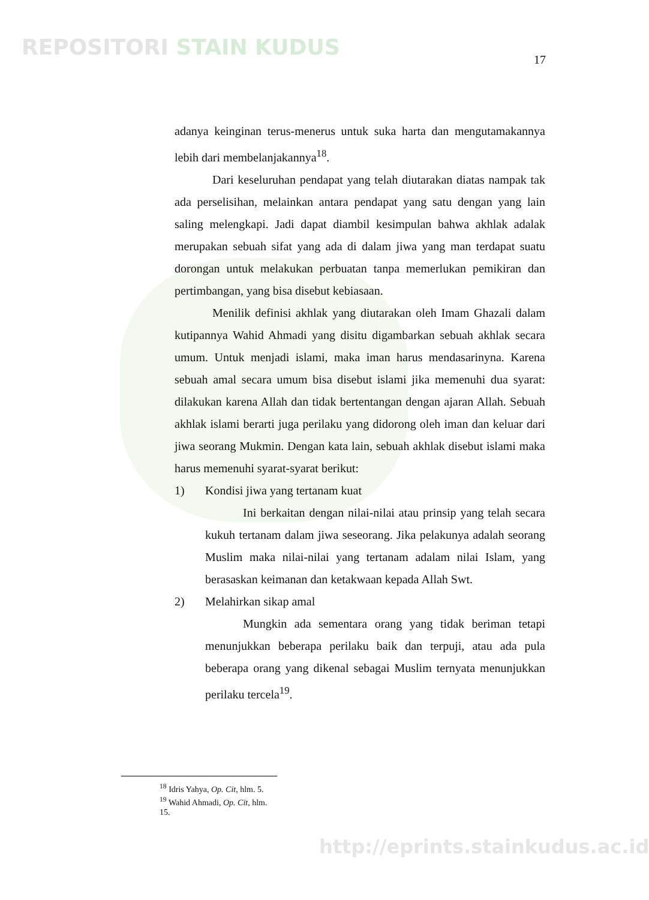REPOSITORI STAIN KUDUS 17
adanya keinginan terus-menerus untuk suka harta dan mengutamakannya lebih dari membelanjakannya<sup>18</sup>.
Dari keseluruhan pendapat yang telah diutarakan diatas nampak tak ada perselisihan, melainkan antara pendapat yang satu dengan yang lain saling melengkapi. Jadi dapat diambil kesimpulan bahwa akhlak adalak merupakan sebuah sifat yang ada di dalam jiwa yang man terdapat suatu dorongan untuk melakukan perbuatan tanpa memerlukan pemikiran dan pertimbangan, yang bisa disebut kebiasaan.
Menilik definisi akhlak yang diutarakan oleh Imam Ghazali dalam kutipannya Wahid Ahmadi yang disitu digambarkan sebuah akhlak secara umum. Untuk menjadi islami, maka iman harus mendasarinyna. Karena sebuah amal secara umum bisa disebut islami jika memenuhi dua syarat: dilakukan karena Allah dan tidak bertentangan dengan ajaran Allah. Sebuah akhlak islami berarti juga perilaku yang didorong oleh iman dan keluar dari jiwa seorang Mukmin. Dengan kata lain, sebuah akhlak disebut islami maka harus memenuhi syarat-syarat berikut:
1) Kondisi jiwa yang tertanam kuat
Ini berkaitan dengan nilai-nilai atau prinsip yang telah secara kukuh tertanam dalam jiwa seseorang. Jika pelakunya adalah seorang Muslim maka nilai-nilai yang tertanam adalam nilai Islam, yang berasaskan keimanan dan ketakwaan kepada Allah Swt.
2) Melahirkan sikap amal
Mungkin ada sementara orang yang tidak beriman tetapi menunjukkan beberapa perilaku baik dan terpuji, atau ada pula beberapa orang yang dikenal sebagai Muslim ternyata menunjukkan perilaku tercela<sup>19</sup>.
<sup>18</sup> Idris Yahya, Op. Cit, hlm. 5.
<sup>19</sup> Wahid Ahmadi, Op. Cit, hlm. 15.
http://eprints.stainkudus.ac.id